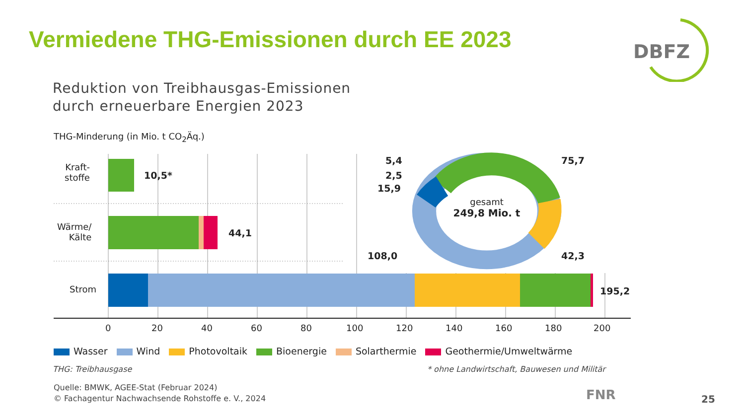Vermiedene THG-Emissionen durch EE 2023
DBFZ
Reduktion von Treibhausgas-Emissionen
durch erneuerbare Energien 2023
THG-Minderung (in Mio. t CO<sub>2</sub>Äq.)
Kraft-
stoffe
Wärme/
Kälte
Strom
10,5*
44,1
195,2
5,4
2,5
15,9
108,0
75,7
42,3
gesamt
249,8 Mio. t
0 20 40 60 80 100 120 140 160 180 200
Wasser Wind Photovoltaik Bioenergie Solarthermie Geothermie/Umweltwärme
THG: Treibhausgase
* ohne Landwirtschaft, Bauwesen und Militär
Quelle: BMWK, AGEE-Stat (Februar 2024)
© Fachagentur Nachwachsende Rohstoffe e. V., 2024
FNR 25